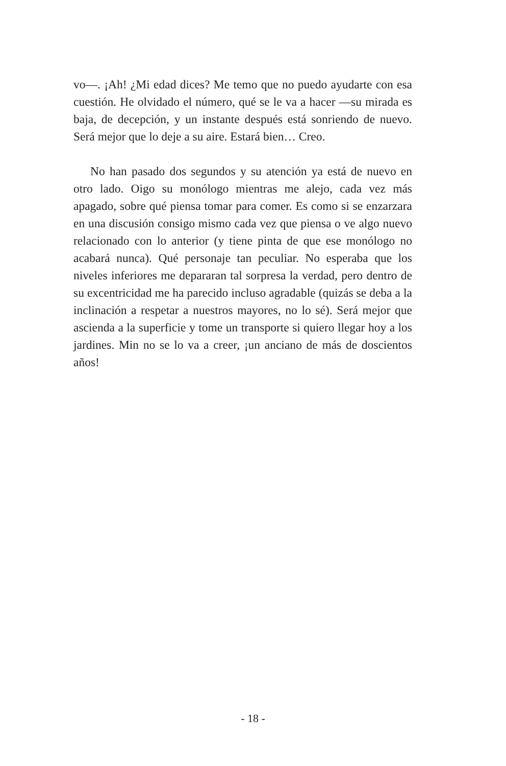vo—. ¡Ah! ¿Mi edad dices? Me temo que no puedo ayudarte con esa cuestión. He olvidado el número, qué se le va a hacer —su mirada es baja, de decepción, y un instante después está sonriendo de nuevo. Será mejor que lo deje a su aire. Estará bien… Creo.
No han pasado dos segundos y su atención ya está de nuevo en otro lado. Oigo su monólogo mientras me alejo, cada vez más apagado, sobre qué piensa tomar para comer. Es como si se enzarzara en una discusión consigo mismo cada vez que piensa o ve algo nuevo relacionado con lo anterior (y tiene pinta de que ese monólogo no acabará nunca). Qué personaje tan peculiar. No esperaba que los niveles inferiores me depararan tal sorpresa la verdad, pero dentro de su excentricidad me ha parecido incluso agradable (quizás se deba a la inclinación a respetar a nuestros mayores, no lo sé). Será mejor que ascienda a la superficie y tome un transporte si quiero llegar hoy a los jardines. Min no se lo va a creer, ¡un anciano de más de doscientos años!
- 18 -